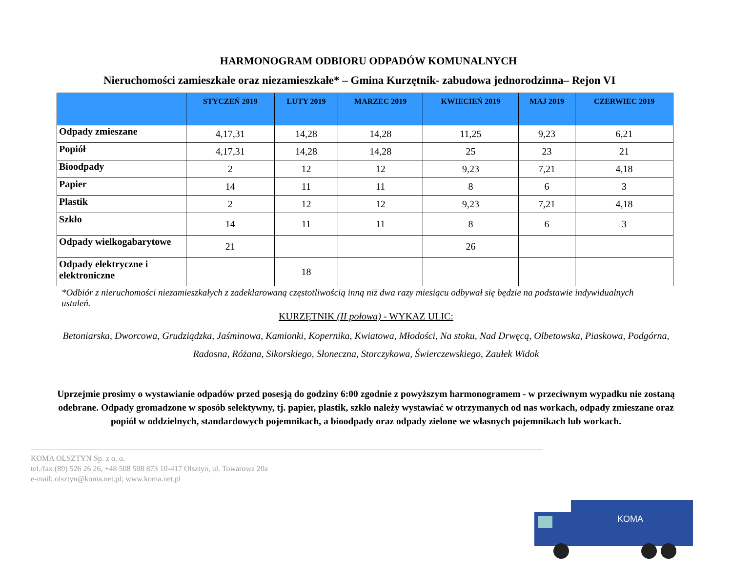HARMONOGRAM ODBIORU ODPADÓW KOMUNALNYCH
Nieruchomości zamieszkałe oraz niezamieszkałe* – Gmina Kurzętnik- zabudowa jednorodzinna– Rejon VI
| | STYCZEŃ 2019 | LUTY 2019 | MARZEC 2019 | KWIECIEŃ 2019 | MAJ 2019 | CZERWIEC 2019 |
| --- | --- | --- | --- | --- | --- | --- |
| Odpady zmieszane | 4,17,31 | 14,28 | 14,28 | 11,25 | 9,23 | 6,21 |
| Popiół | 4,17,31 | 14,28 | 14,28 | 25 | 23 | 21 |
| Bioodpady | 2 | 12 | 12 | 9,23 | 7,21 | 4,18 |
| Papier | 14 | 11 | 11 | 8 | 6 | 3 |
| Plastik | 2 | 12 | 12 | 9,23 | 7,21 | 4,18 |
| Szkło | 14 | 11 | 11 | 8 | 6 | 3 |
| Odpady wielkogabarytowe | 21 | | | 26 | | |
| Odpady elektryczne i elektroniczne | | 18 | | | | |
*Odbiór z nieruchomości niezamieszkałych z zadeklarowaną częstotliwością inną niż dwa razy miesiącu odbywał się będzie na podstawie indywidualnych ustaleń.
KURZĘTNIK (II połowa) - WYKAZ ULIC:
Betoniarska, Dworcowa, Grudziądzka, Jaśminowa, Kamionki, Kopernika, Kwiatowa, Młodości, Na stoku, Nad Drwęcą, Olbetowska, Piaskowa, Podgórna, Radosna, Różana, Sikorskiego, Słoneczna, Storczykowa, Świerczewskiego, Zaułek Widok
Uprzejmie prosimy o wystawianie odpadów przed posesją do godziny 6:00 zgodnie z powyższym harmonogramem - w przeciwnym wypadku nie zostaną odebrane. Odpady gromadzone w sposób selektywny, tj. papier, plastik, szkło należy wystawiać w otrzymanych od nas workach, odpady zmieszane oraz popiół w oddzielnych, standardowych pojemnikach, a bioodpady oraz odpady zielone we własnych pojemnikach lub workach.
KOMA OLSZTYN Sp. z o. o.
tel./fax (89) 526 26 26, +48 508 508 873 10-417 Olsztyn, ul. Towarowa 20a
e-mail: olsztyn@koma.net.pl; www.koma.net.pl
KOMA